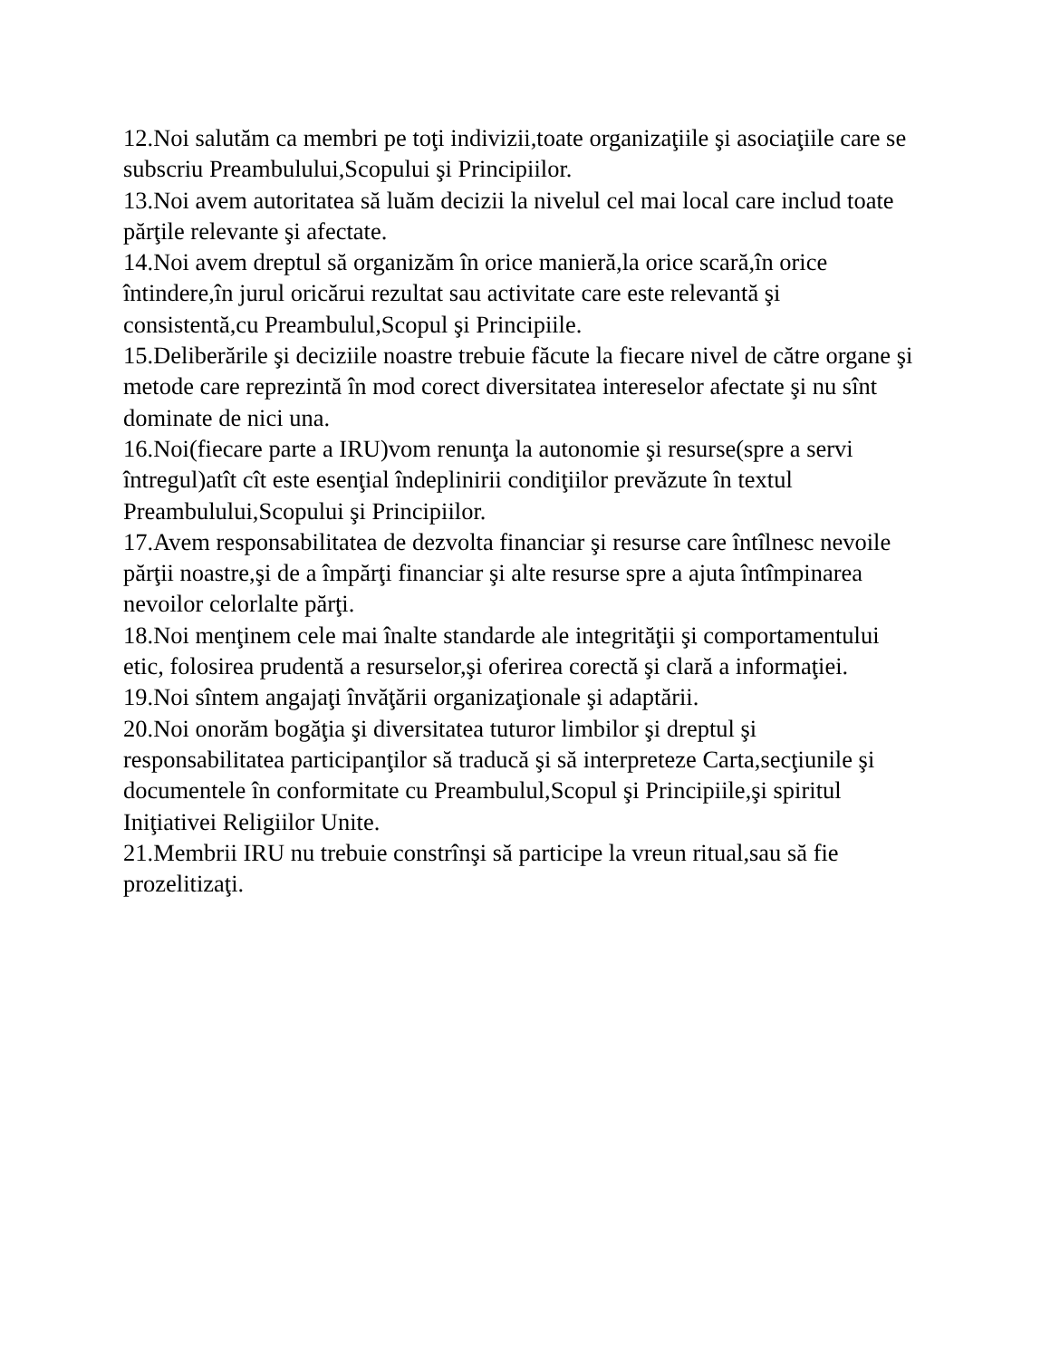12.Noi salutăm ca membri pe toţi indivizii,toate organizaţiile şi asociaţiile care se subscriu Preambulului,Scopului şi Principiilor.
13.Noi avem autoritatea să luăm decizii la nivelul cel mai local care includ toate părţile relevante şi afectate.
14.Noi avem dreptul să organizăm în orice manieră,la orice scară,în orice întindere,în jurul oricărui rezultat sau activitate care este relevantă şi consistentă,cu Preambulul,Scopul şi Principiile.
15.Deliberările şi deciziile noastre trebuie făcute la fiecare nivel de către organe şi metode care reprezintă în mod corect diversitatea intereselor afectate şi nu sînt dominate de nici una.
16.Noi(fiecare parte a IRU)vom renunţa la autonomie şi resurse(spre a servi întregul)atît cît este esenţial îndeplinirii condiţiilor prevăzute în textul Preambulului,Scopului şi Principiilor.
17.Avem responsabilitatea de dezvolta financiar şi resurse care întîlnesc nevoile părţii noastre,şi de a împărţi financiar şi alte resurse spre a ajuta întîmpinarea nevoilor celorlalte părţi.
18.Noi menţinem cele mai înalte standarde ale integrităţii şi comportamentului etic, folosirea prudentă a resurselor,şi oferirea corectă şi clară a informaţiei.
19.Noi sîntem angajaţi învăţării organizaţionale şi adaptării.
20.Noi onorăm bogăţia şi diversitatea tuturor limbilor şi dreptul şi responsabilitatea participanţilor să traducă şi să interpreteze Carta,secţiunile şi documentele în conformitate cu Preambulul,Scopul şi Principiile,şi spiritul Iniţiativei Religiilor Unite.
21.Membrii IRU nu trebuie constrînşi să participe la vreun ritual,sau să fie prozelitizaţi.